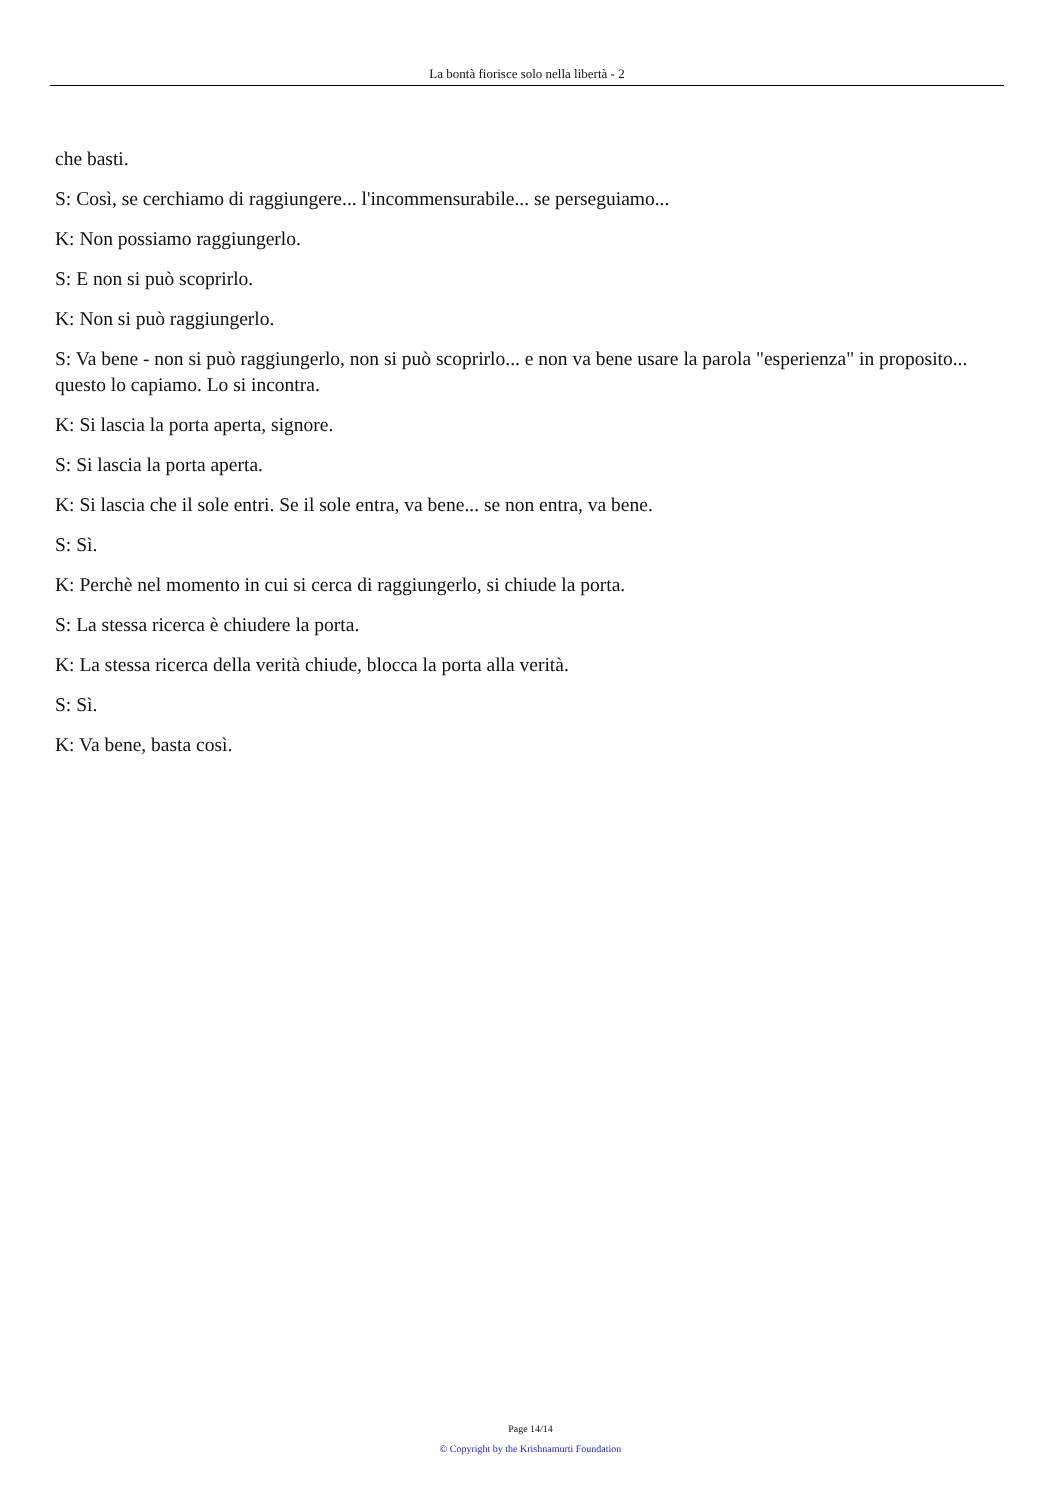La bontà fiorisce solo nella libertà - 2
che basti.
S: Così, se cerchiamo di raggiungere... l'incommensurabile... se perseguiamo...
K: Non possiamo raggiungerlo.
S: E non si può scoprirlo.
K: Non si può raggiungerlo.
S: Va bene - non si può raggiungerlo, non si può scoprirlo... e non va bene usare la parola "esperienza" in proposito... questo lo capiamo. Lo si incontra.
K: Si lascia la porta aperta, signore.
S: Si lascia la porta aperta.
K: Si lascia che il sole entri. Se il sole entra, va bene... se non entra, va bene.
S: Sì.
K: Perchè nel momento in cui si cerca di raggiungerlo, si chiude la porta.
S: La stessa ricerca è chiudere la porta.
K: La stessa ricerca della verità chiude, blocca la porta alla verità.
S: Sì.
K: Va bene, basta così.
Page 14/14
© Copyright by the Krishnamurti Foundation